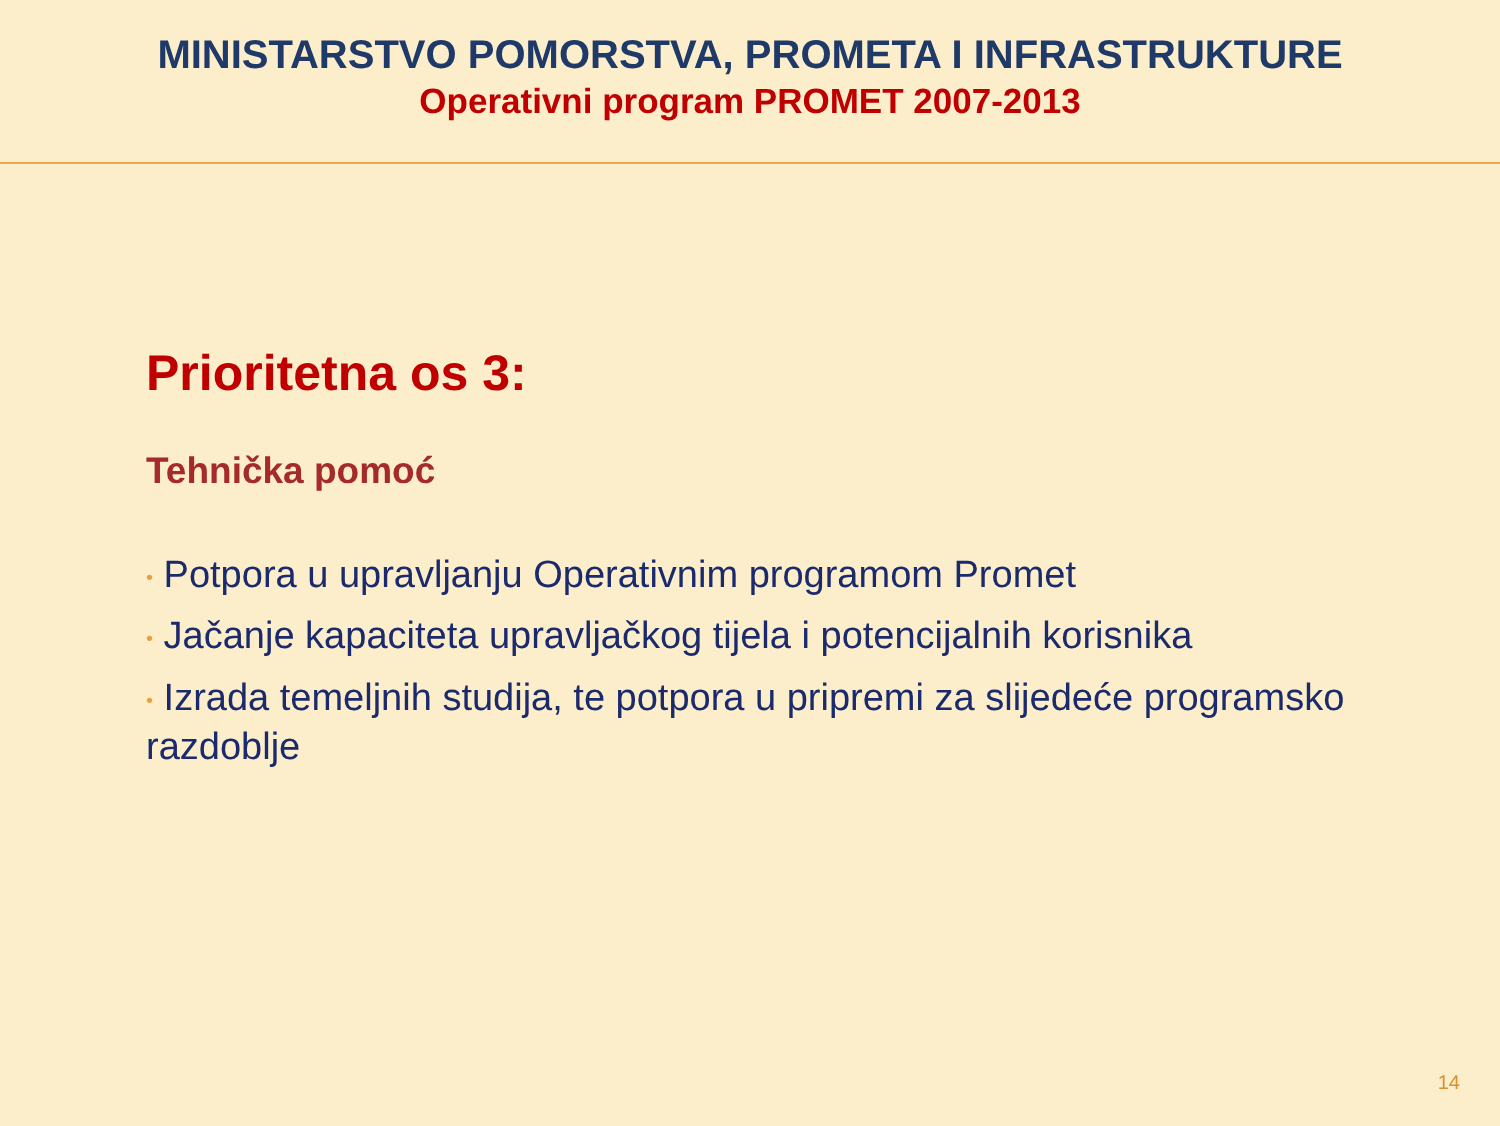MINISTARSTVO POMORSTVA, PROMETA I INFRASTRUKTURE
Operativni program PROMET 2007-2013
Prioritetna os 3:
Tehnička pomoć
• Potpora u upravljanju Operativnim programom Promet
• Jačanje kapaciteta upravljačkog tijela i potencijalnih korisnika
• Izrada temeljnih studija, te potpora u pripremi za slijedeće programsko razdoblje
14